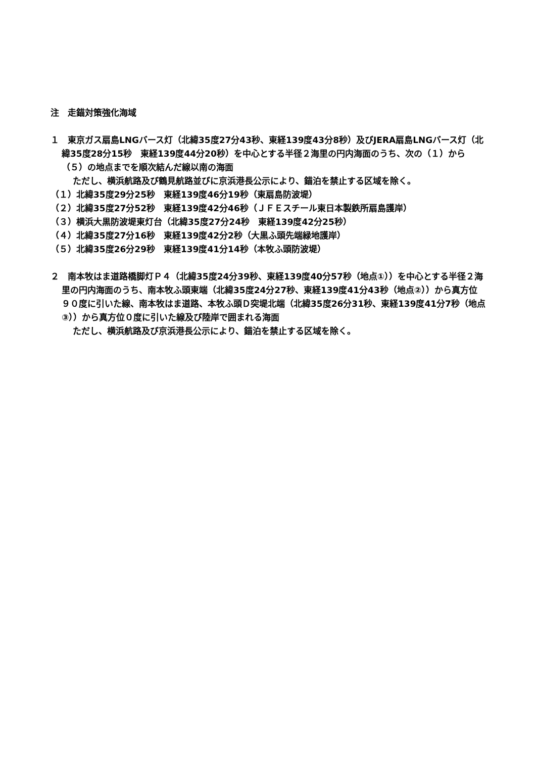注　走錨対策強化海域
１　東京ガス扇島LNGバース灯（北緯35度27分43秒、東経139度43分8秒）及びJERA扇島LNGバース灯（北緯35度28分15秒　東経139度44分20秒）を中心とする半径２海里の円内海面のうち、次の（１）から（５）の地点までを順次結んだ線以南の海面
ただし、横浜航路及び鶴見航路並びに京浜港長公示により、錨泊を禁止する区域を除く。
（１）北緯35度29分25秒　東経139度46分19秒（東扇島防波堤）
（２）北緯35度27分52秒　東経139度42分46秒（ＪＦＥスチール東日本製鉄所扇島護岸）
（３）横浜大黒防波堤東灯台（北緯35度27分24秒　東経139度42分25秒）
（４）北緯35度27分16秒　東経139度42分2秒（大黒ふ頭先端緑地護岸）
（５）北緯35度26分29秒　東経139度41分14秒（本牧ふ頭防波堤）
２　南本牧はま道路橋脚灯Ｐ４（北緯35度24分39秒、東経139度40分57秒（地点①））を中心とする半径２海里の円内海面のうち、南本牧ふ頭東端（北緯35度24分27秒、東経139度41分43秒（地点②））から真方位９０度に引いた線、南本牧はま道路、本牧ふ頭Ｄ突堤北端（北緯35度26分31秒、東経139度41分7秒（地点③））から真方位０度に引いた線及び陸岸で囲まれる海面
ただし、横浜航路及び京浜港長公示により、錨泊を禁止する区域を除く。